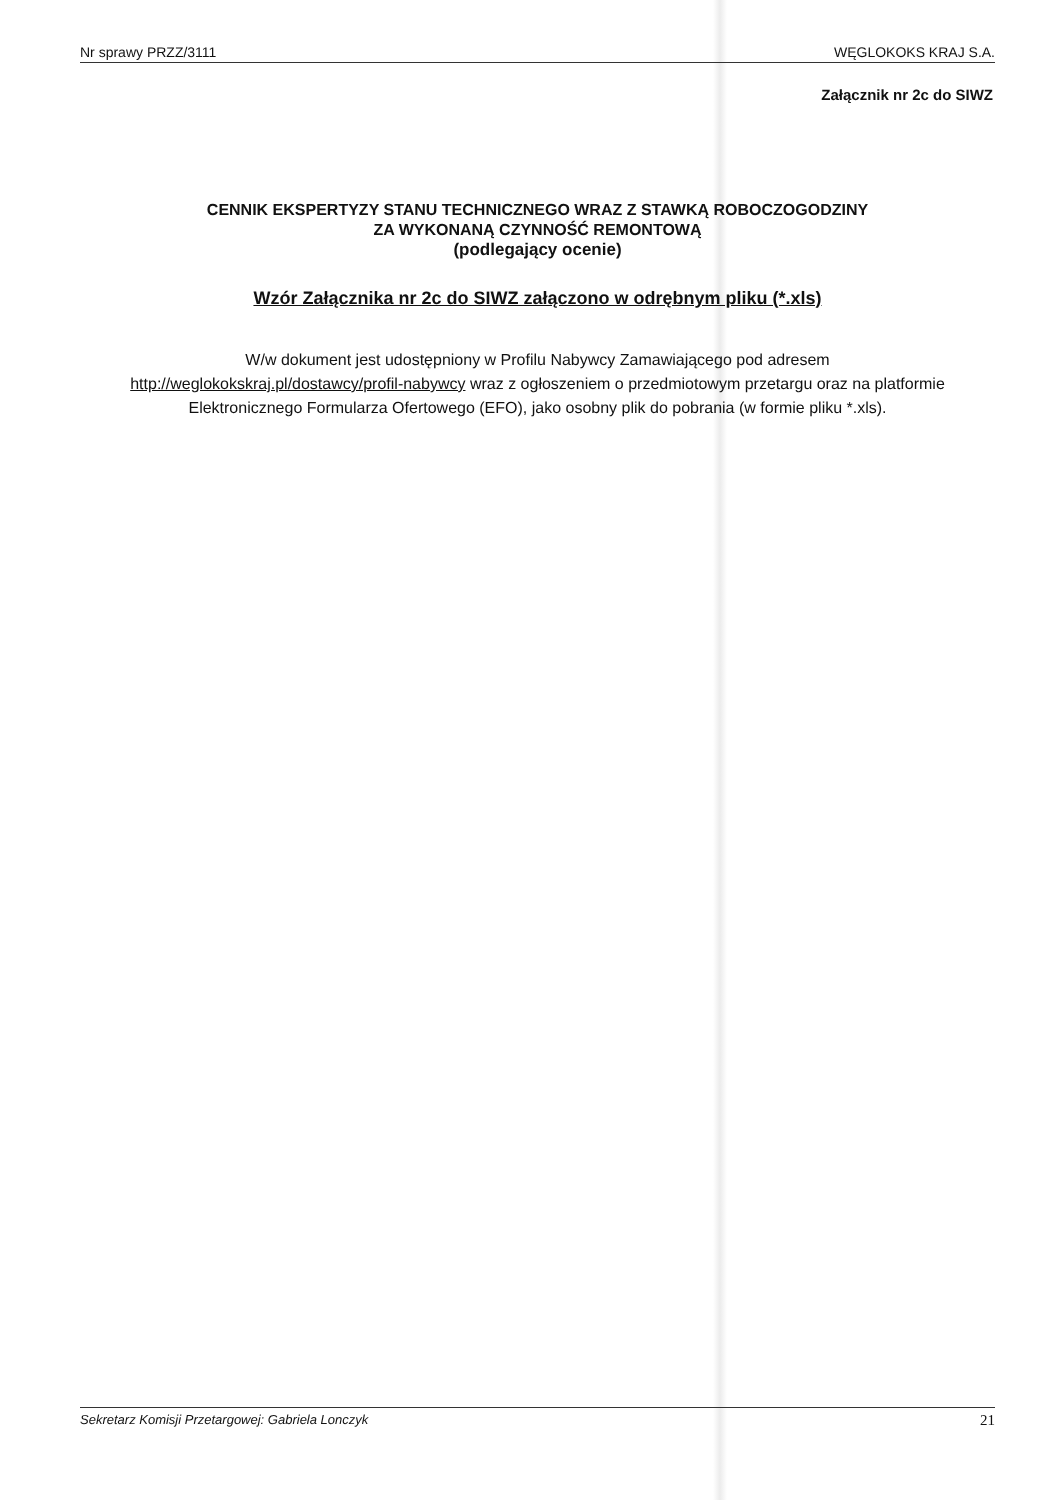Nr sprawy PRZZ/3111 WĘGLOKOKS KRAJ S.A.
Załącznik nr 2c do SIWZ
CENNIK EKSPERTYZY STANU TECHNICZNEGO WRAZ Z STAWKĄ ROBOCZOGODZINY
ZA WYKONANĄ CZYNNOŚĆ REMONTOWĄ
(podlegający ocenie)
Wzór Załącznika nr 2c do SIWZ załączono w odrębnym pliku (*.xls)
W/w dokument jest udostępniony w Profilu Nabywcy Zamawiającego pod adresem
http://weglokokskraj.pl/dostawcy/profil-nabywcy wraz z ogłoszeniem o przedmiotowym przetargu oraz na platformie Elektronicznego Formularza Ofertowego (EFO), jako osobny plik do pobrania (w formie pliku *.xls).
Sekretarz Komisji Przetargowej: Gabriela Lonczyk 21